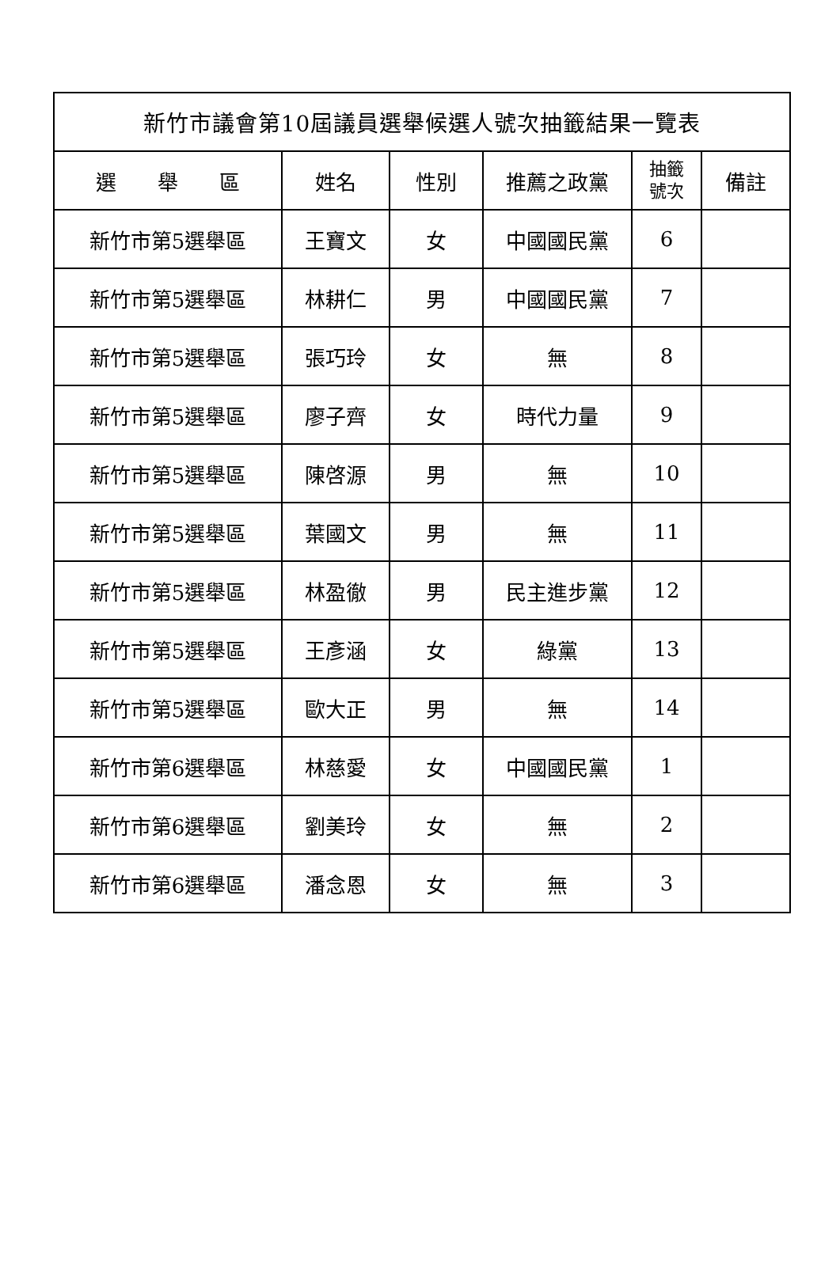| 新竹市議會第10屆議員選舉候選人號次抽籤結果一覽表 | | | | | |
| --- | --- | --- | --- | --- | --- |
| 選 舉 區 | 姓名 | 性別 | 推薦之政黨 | 抽籤 號次 | 備註 |
| 新竹市第5選舉區 | 王寶文 | 女 | 中國國民黨 | 6 | |
| 新竹市第5選舉區 | 林耕仁 | 男 | 中國國民黨 | 7 | |
| 新竹市第5選舉區 | 張巧玲 | 女 | 無 | 8 | |
| 新竹市第5選舉區 | 廖子齊 | 女 | 時代力量 | 9 | |
| 新竹市第5選舉區 | 陳啓源 | 男 | 無 | 10 | |
| 新竹市第5選舉區 | 葉國文 | 男 | 無 | 11 | |
| 新竹市第5選舉區 | 林盈徹 | 男 | 民主進步黨 | 12 | |
| 新竹市第5選舉區 | 王彥涵 | 女 | 綠黨 | 13 | |
| 新竹市第5選舉區 | 歐大正 | 男 | 無 | 14 | |
| 新竹市第6選舉區 | 林慈愛 | 女 | 中國國民黨 | 1 | |
| 新竹市第6選舉區 | 劉美玲 | 女 | 無 | 2 | |
| 新竹市第6選舉區 | 潘念恩 | 女 | 無 | 3 | |